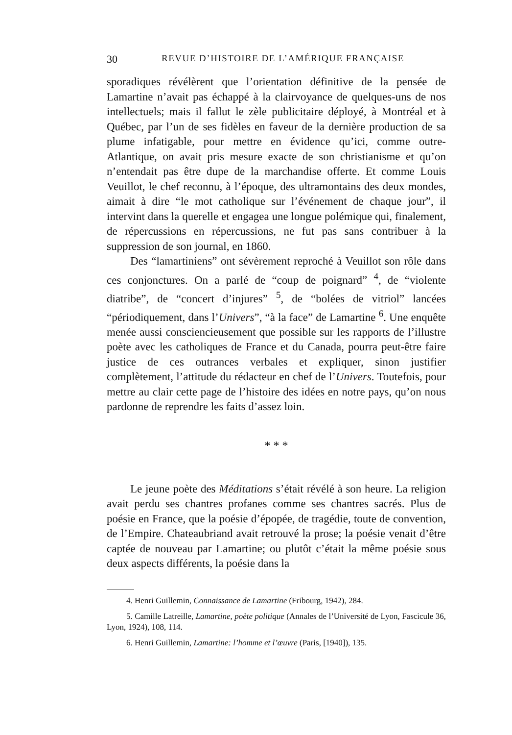30 REVUE D’HISTOIRE DE L’AMÉRIQUE FRANÇAISE
sporadiques révélèrent que l’orientation définitive de la pensée de Lamartine n’avait pas échappé à la clairvoyance de quelques-uns de nos intellectuels; mais il fallut le zèle publicitaire déployé, à Montréal et à Québec, par l’un de ses fidèles en faveur de la dernière production de sa plume infatigable, pour mettre en évidence qu’ici, comme outre-Atlantique, on avait pris mesure exacte de son christianisme et qu’on n’entendait pas être dupe de la marchandise offerte. Et comme Louis Veuillot, le chef reconnu, à l’époque, des ultramontains des deux mondes, aimait à dire “le mot catholique sur l’événement de chaque jour”, il intervint dans la querelle et engagea une longue polémique qui, finalement, de répercussions en répercussions, ne fut pas sans contribuer à la suppression de son journal, en 1860.
Des “lamartiniens” ont sévèrement reproché à Veuillot son rôle dans ces conjonctures. On a parlé de “coup de poignard” <sup>4</sup>, de “violente diatribe”, de “concert d’injures” <sup>5</sup>, de “bolées de vitriol” lancées “périodiquement, dans l’Univers”, “à la face” de Lamartine <sup>6</sup>. Une enquête menée aussi consciencieusement que possible sur les rapports de l’illustre poète avec les catholiques de France et du Canada, pourra peut-être faire justice de ces outrances verbales et expliquer, sinon justifier complètement, l’attitude du rédacteur en chef de l’Univers. Toutefois, pour mettre au clair cette page de l’histoire des idées en notre pays, qu’on nous pardonne de reprendre les faits d’assez loin.
* * *
Le jeune poète des Méditations s’était révélé à son heure. La religion avait perdu ses chantres profanes comme ses chantres sacrés. Plus de poésie en France, que la poésie d’épopée, de tragédie, toute de convention, de l’Empire. Chateaubriand avait retrouvé la prose; la poésie venait d’être captée de nouveau par Lamartine; ou plutôt c’était la même poésie sous deux aspects différents, la poésie dans la
4. Henri Guillemin, Connaissance de Lamartine (Fribourg, 1942), 284.
5. Camille Latreille, Lamartine, poète politique (Annales de l’Université de Lyon, Fascicule 36, Lyon, 1924), 108, 114.
6. Henri Guillemin, Lamartine: l’homme et l’œuvre (Paris, [1940]), 135.